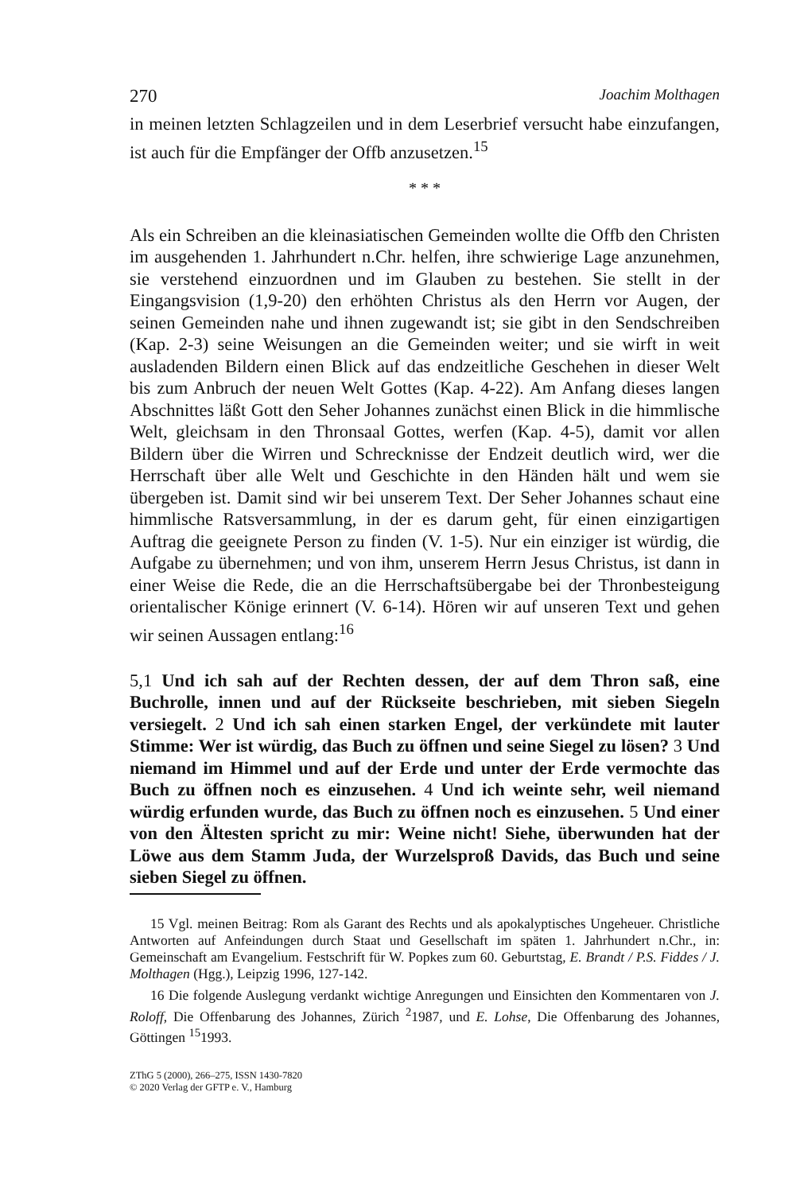270 Joachim Molthagen
in meinen letzten Schlagzeilen und in dem Leserbrief versucht habe ein­zufangen, ist auch für die Empfänger der Offb anzusetzen.<sup>15</sup>
* * *
Als ein Schreiben an die kleinasiatischen Gemeinden wollte die Offb den Christen im ausgehenden 1. Jahrhundert n.Chr. helfen, ihre schwierige Lage anzunehmen, sie verstehend einzuordnen und im Glauben zu be­stehen. Sie stellt in der Eingangsvision (1,9-20) den erhöhten Christus als den Herrn vor Augen, der seinen Gemeinden nahe und ihnen zuge­wandt ist; sie gibt in den Sendschreiben (Kap. 2-3) seine Weisungen an die Gemeinden weiter; und sie wirft in weit ausladenden Bildern einen Blick auf das endzeitliche Geschehen in dieser Welt bis zum Anbruch der neuen Welt Gottes (Kap. 4-22). Am Anfang dieses langen Abschnit­tes läßt Gott den Seher Johannes zunächst einen Blick in die himmlische Welt, gleichsam in den Thronsaal Gottes, werfen (Kap. 4-5), damit vor allen Bildern über die Wirren und Schrecknisse der Endzeit deutlich wird, wer die Herrschaft über alle Welt und Geschichte in den Händen hält und wem sie übergeben ist. Damit sind wir bei unserem Text. Der Seher Johannes schaut eine himmlische Ratsversammlung, in der es dar­um geht, für einen einzigartigen Auftrag die geeignete Person zu finden (V. 1-5). Nur ein einziger ist würdig, die Aufgabe zu übernehmen; und von ihm, unserem Herrn Jesus Christus, ist dann in einer Weise die Rede, die an die Herrschaftsübergabe bei der Thronbesteigung orientali­scher Könige erinnert (V. 6-14). Hören wir auf unseren Text und gehen wir seinen Aussagen entlang:<sup>16</sup>
5,1 Und ich sah auf der Rechten dessen, der auf dem Thron saß, eine Buchrolle, innen und auf der Rückseite beschrieben, mit sieben Siegeln versiegelt. 2 Und ich sah einen starken Engel, der verkünde­te mit lauter Stimme: Wer ist würdig, das Buch zu öffnen und seine Siegel zu lösen? 3 Und niemand im Himmel und auf der Erde und unter der Erde vermochte das Buch zu öffnen noch es einzusehen. 4 Und ich weinte sehr, weil niemand würdig erfunden wurde, das Buch zu öffnen noch es einzusehen. 5 Und einer von den Ältesten spricht zu mir: Weine nicht! Siehe, überwunden hat der Löwe aus dem Stamm Juda, der Wurzelsproß Davids, das Buch und seine sie­ben Siegel zu öffnen.
15 Vgl. meinen Beitrag: Rom als Garant des Rechts und als apokalyptisches Ungeheuer. Christliche Antworten auf Anfeindungen durch Staat und Gesellschaft im späten 1. Jahr­hundert n.Chr., in: Gemeinschaft am Evangelium. Festschrift für W. Popkes zum 60. Ge­burtstag, E. Brandt / P.S. Fiddes / J. Molthagen (Hgg.), Leipzig 1996, 127-142.
16 Die folgende Auslegung verdankt wichtige Anregungen und Einsichten den Kom­mentaren von J. Roloff, Die Offenbarung des Johannes, Zürich <sup>2</sup>1987, und E. Lohse, Die Offenbarung des Johannes, Göttingen <sup>15</sup>1993.
ZThG 5 (2000), 266–275, ISSN 1430-7820
© 2020 Verlag der GFTP e. V., Hamburg